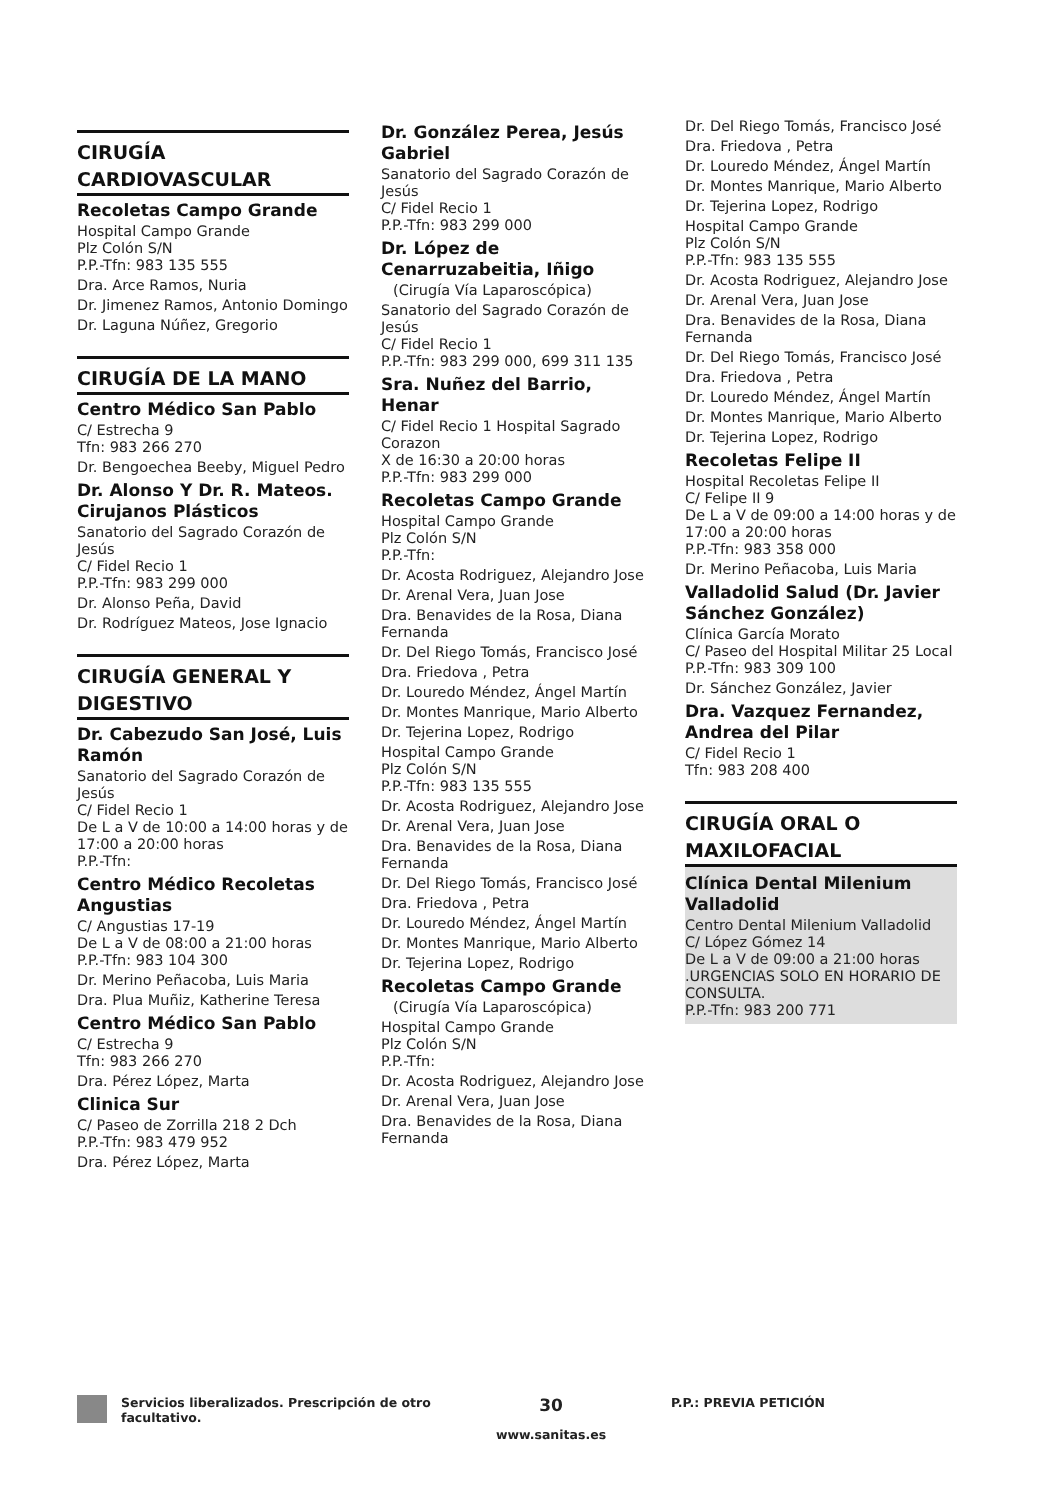CIRUGÍA CARDIOVASCULAR
Recoletas Campo Grande
Hospital Campo Grande
Plz Colón S/N
P.P.-Tfn: 983 135 555
Dra. Arce Ramos, Nuria
Dr. Jimenez Ramos, Antonio Domingo
Dr. Laguna Núñez, Gregorio
CIRUGÍA DE LA MANO
Centro Médico San Pablo
C/ Estrecha 9
Tfn: 983 266 270
Dr. Bengoechea Beeby, Miguel Pedro
Dr. Alonso Y Dr. R. Mateos. Cirujanos Plásticos
Sanatorio del Sagrado Corazón de Jesús
C/ Fidel Recio 1
P.P.-Tfn: 983 299 000
Dr. Alonso Peña, David
Dr. Rodríguez Mateos, Jose Ignacio
CIRUGÍA GENERAL Y DIGESTIVO
Dr. Cabezudo San José, Luis Ramón
Sanatorio del Sagrado Corazón de Jesús
C/ Fidel Recio 1
De L a V de 10:00 a 14:00 horas y de 17:00 a 20:00 horas
P.P.-Tfn:
Centro Médico Recoletas Angustias
C/ Angustias 17-19
De L a V de 08:00 a 21:00 horas
P.P.-Tfn: 983 104 300
Dr. Merino Peñacoba, Luis Maria
Dra. Plua Muñiz, Katherine Teresa
Centro Médico San Pablo
C/ Estrecha 9
Tfn: 983 266 270
Dra. Pérez López, Marta
Clinica Sur
C/ Paseo de Zorrilla 218 2 Dch
P.P.-Tfn: 983 479 952
Dra. Pérez López, Marta
Dr. González Perea, Jesús Gabriel
Sanatorio del Sagrado Corazón de Jesús
C/ Fidel Recio 1
P.P.-Tfn: 983 299 000
Dr. López de Cenarruzabeitia, Iñigo
(Cirugía Vía Laparoscópica)
Sanatorio del Sagrado Corazón de Jesús
C/ Fidel Recio 1
P.P.-Tfn: 983 299 000, 699 311 135
Sra. Nuñez del Barrio, Henar
C/ Fidel Recio 1 Hospital Sagrado Corazon
X de 16:30 a 20:00 horas
P.P.-Tfn: 983 299 000
Recoletas Campo Grande
Hospital Campo Grande
Plz Colón S/N
P.P.-Tfn:
Dr. Acosta Rodriguez, Alejandro Jose
Dr. Arenal Vera, Juan Jose
Dra. Benavides de la Rosa, Diana Fernanda
Dr. Del Riego Tomás, Francisco José
Dra. Friedova , Petra
Dr. Louredo Méndez, Ángel Martín
Dr. Montes Manrique, Mario Alberto
Dr. Tejerina Lopez, Rodrigo
Hospital Campo Grande
Plz Colón S/N
P.P.-Tfn: 983 135 555
Dr. Acosta Rodriguez, Alejandro Jose
Dr. Arenal Vera, Juan Jose
Dra. Benavides de la Rosa, Diana Fernanda
Dr. Del Riego Tomás, Francisco José
Dra. Friedova , Petra
Dr. Louredo Méndez, Ángel Martín
Dr. Montes Manrique, Mario Alberto
Dr. Tejerina Lopez, Rodrigo
Recoletas Campo Grande
(Cirugía Vía Laparoscópica)
Hospital Campo Grande
Plz Colón S/N
P.P.-Tfn:
Dr. Acosta Rodriguez, Alejandro Jose
Dr. Arenal Vera, Juan Jose
Dra. Benavides de la Rosa, Diana Fernanda
Dr. Del Riego Tomás, Francisco José
Dra. Friedova , Petra
Dr. Louredo Méndez, Ángel Martín
Dr. Montes Manrique, Mario Alberto
Dr. Tejerina Lopez, Rodrigo
Hospital Campo Grande
Plz Colón S/N
P.P.-Tfn: 983 135 555
Dr. Acosta Rodriguez, Alejandro Jose
Dr. Arenal Vera, Juan Jose
Dra. Benavides de la Rosa, Diana Fernanda
Dr. Del Riego Tomás, Francisco José
Dra. Friedova , Petra
Dr. Louredo Méndez, Ángel Martín
Dr. Montes Manrique, Mario Alberto
Dr. Tejerina Lopez, Rodrigo
Recoletas Felipe II
Hospital Recoletas Felipe II
C/ Felipe II 9
De L a V de 09:00 a 14:00 horas y de 17:00 a 20:00 horas
P.P.-Tfn: 983 358 000
Dr. Merino Peñacoba, Luis Maria
Valladolid Salud (Dr. Javier Sánchez González)
Clínica García Morato
C/ Paseo del Hospital Militar 25 Local
P.P.-Tfn: 983 309 100
Dr. Sánchez González, Javier
Dra. Vazquez Fernandez, Andrea del Pilar
C/ Fidel Recio 1
Tfn: 983 208 400
CIRUGÍA ORAL O MAXILOFACIAL
Clínica Dental Milenium Valladolid
Centro Dental Milenium Valladolid
C/ López Gómez 14
De L a V de 09:00 a 21:00 horas .URGENCIAS SOLO EN HORARIO DE CONSULTA.
P.P.-Tfn: 983 200 771
Servicios liberalizados. Prescripción de otro facultativo.
30
www.sanitas.es
P.P.: PREVIA PETICIÓN